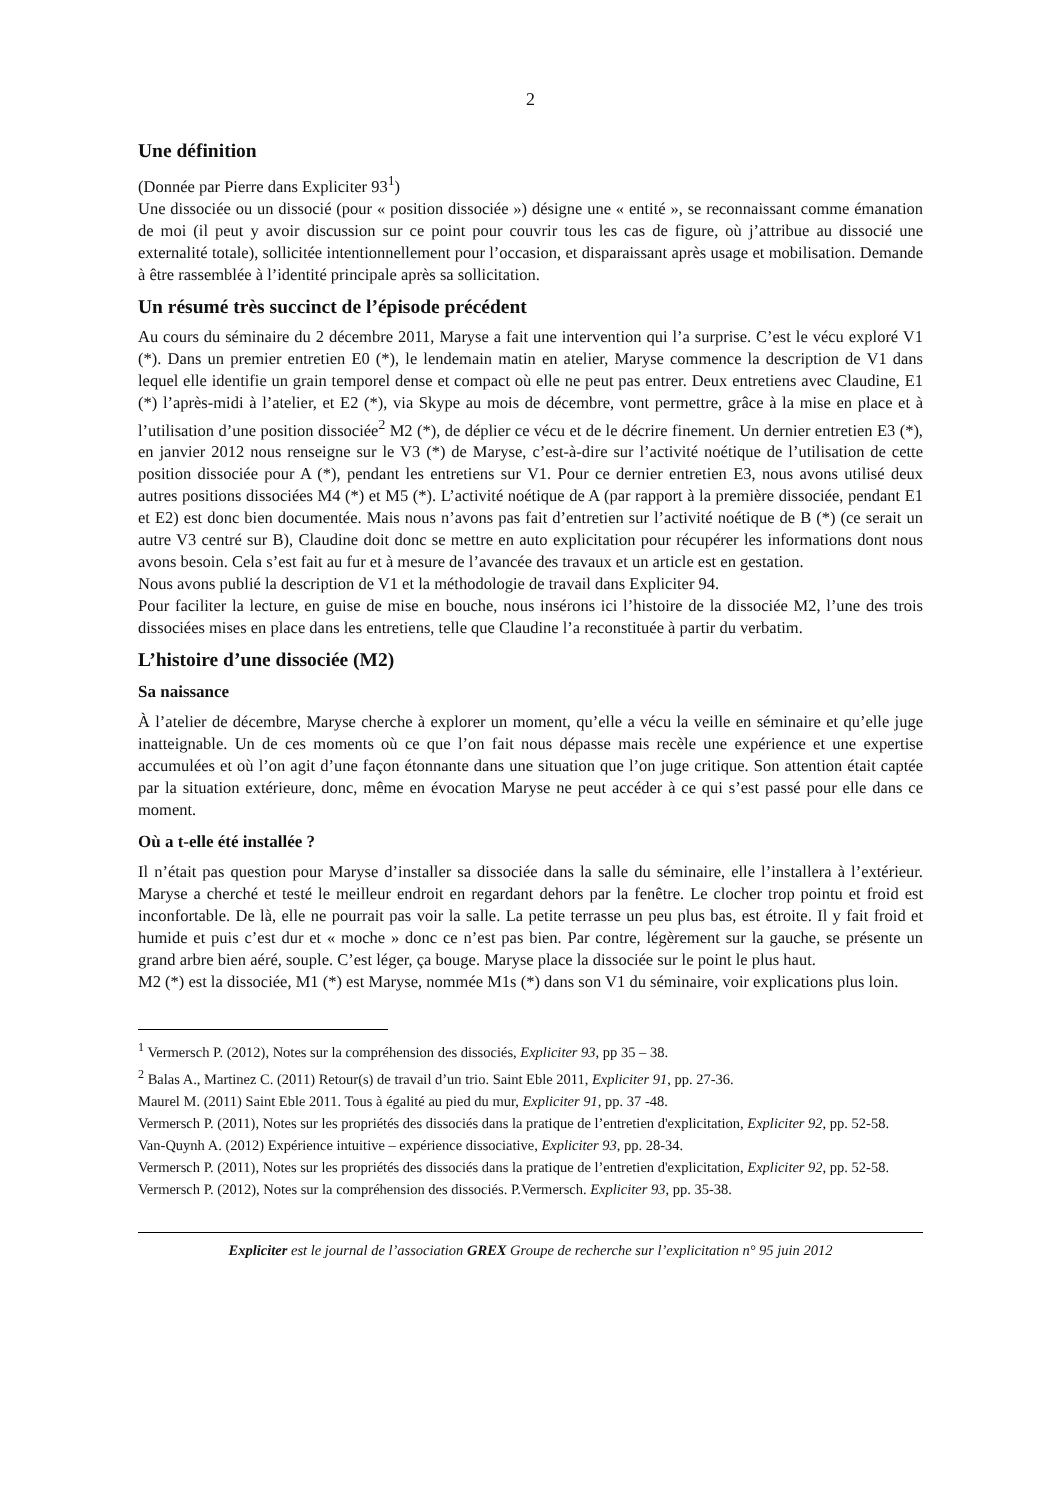2
Une définition
(Donnée par Pierre dans Expliciter 93<sup>1</sup>)
Une dissociée ou un dissocié (pour « position dissociée ») désigne une « entité », se reconnaissant comme émanation de moi (il peut y avoir discussion sur ce point pour couvrir tous les cas de figure, où j’attribue au dissocié une externalité totale), sollicitée intentionnellement pour l’occasion, et disparaissant après usage et mobilisation. Demande à être rassemblée à l’identité principale après sa sollicitation.
Un résumé très succinct de l’épisode précédent
Au cours du séminaire du 2 décembre 2011, Maryse a fait une intervention qui l’a surprise. C’est le vécu exploré V1 (*). Dans un premier entretien E0 (*), le lendemain matin en atelier, Maryse commence la description de V1 dans lequel elle identifie un grain temporel dense et compact où elle ne peut pas entrer. Deux entretiens avec Claudine, E1 (*) l’après-midi à l’atelier, et E2 (*), via Skype au mois de décembre, vont permettre, grâce à la mise en place et à l’utilisation d’une position dissociée<sup>2</sup> M2 (*), de déplier ce vécu et de le décrire finement. Un dernier entretien E3 (*), en janvier 2012 nous renseigne sur le V3 (*) de Maryse, c’est-à-dire sur l’activité noétique de l’utilisation de cette position dissociée pour A (*), pendant les entretiens sur V1. Pour ce dernier entretien E3, nous avons utilisé deux autres positions dissociées M4 (*) et M5 (*). L’activité noétique de A (par rapport à la première dissociée, pendant E1 et E2) est donc bien documentée. Mais nous n’avons pas fait d’entretien sur l’activité noétique de B (*) (ce serait un autre V3 centré sur B), Claudine doit donc se mettre en auto explicitation pour récupérer les informations dont nous avons besoin. Cela s’est fait au fur et à mesure de l’avancée des travaux et un article est en gestation.
Nous avons publié la description de V1 et la méthodologie de travail dans Expliciter 94.
Pour faciliter la lecture, en guise de mise en bouche, nous insérons ici l’histoire de la dissociée M2, l’une des trois dissociées mises en place dans les entretiens, telle que Claudine l’a reconstituée à partir du verbatim.
L’histoire d’une dissociée (M2)
Sa naissance
À l’atelier de décembre, Maryse cherche à explorer un moment, qu’elle a vécu la veille en séminaire et qu’elle juge inatteignable. Un de ces moments où ce que l’on fait nous dépasse mais recèle une expérience et une expertise accumulées et où l’on agit d’une façon étonnante dans une situation que l’on juge critique. Son attention était captée par la situation extérieure, donc, même en évocation Maryse ne peut accéder à ce qui s’est passé pour elle dans ce moment.
Où a t-elle été installée ?
Il n’était pas question pour Maryse d’installer sa dissociée dans la salle du séminaire, elle l’installera à l’extérieur. Maryse a cherché et testé le meilleur endroit en regardant dehors par la fenêtre. Le clocher trop pointu et froid est inconfortable. De là, elle ne pourrait pas voir la salle. La petite terrasse un peu plus bas, est étroite. Il y fait froid et humide et puis c’est dur et « moche » donc ce n’est pas bien. Par contre, légèrement sur la gauche, se présente un grand arbre bien aéré, souple. C’est léger, ça bouge. Maryse place la dissociée sur le point le plus haut.
M2 (*) est la dissociée, M1 (*) est Maryse, nommée M1s (*) dans son V1 du séminaire, voir explications plus loin.
<sup>1</sup> Vermersch P. (2012), Notes sur la compréhension des dissociés, Expliciter 93, pp 35 – 38.
<sup>2</sup> Balas A., Martinez C. (2011) Retour(s) de travail d’un trio. Saint Eble 2011, Expliciter 91, pp. 27-36.
Maurel M. (2011) Saint Eble 2011. Tous à égalité au pied du mur, Expliciter 91, pp. 37 -48.
Vermersch P. (2011), Notes sur les propriétés des dissociés dans la pratique de l’entretien d'explicitation, Expliciter 92, pp. 52-58.
Van-Quynh A. (2012) Expérience intuitive – expérience dissociative, Expliciter 93, pp. 28-34.
Vermersch P. (2011), Notes sur les propriétés des dissociés dans la pratique de l’entretien d'explicitation, Expliciter 92, pp. 52-58.
Vermersch P. (2012), Notes sur la compréhension des dissociés. P.Vermersch. Expliciter 93, pp. 35-38.
Expliciter est le journal de l’association GREX Groupe de recherche sur l’explicitation n° 95 juin 2012